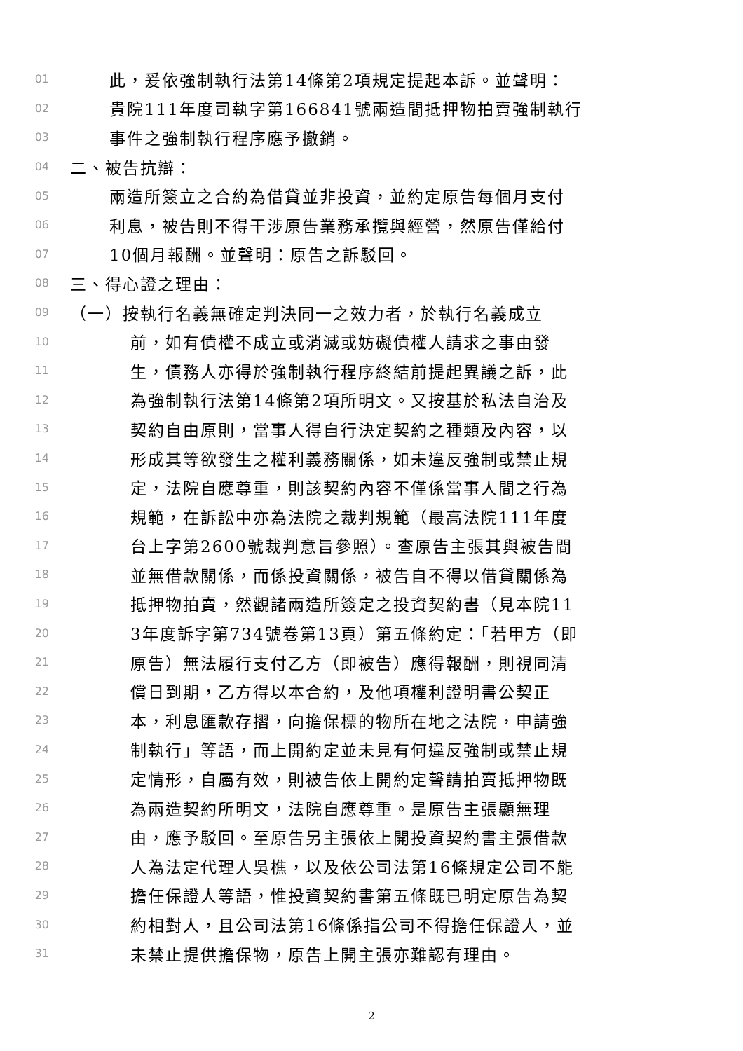01 此，爰依強制執行法第14條第2項規定提起本訴。並聲明：
02 貴院111年度司執字第166841號兩造間抵押物拍賣強制執行
03 事件之強制執行程序應予撤銷。
04 二、被告抗辯：
05 兩造所簽立之合約為借貸並非投資，並約定原告每個月支付
06 利息，被告則不得干涉原告業務承攬與經營，然原告僅給付
07 10個月報酬。並聲明：原告之訴駁回。
08 三、得心證之理由：
09 （一）按執行名義無確定判決同一之效力者，於執行名義成立
10 前，如有債權不成立或消滅或妨礙債權人請求之事由發
11 生，債務人亦得於強制執行程序終結前提起異議之訴，此
12 為強制執行法第14條第2項所明文。又按基於私法自治及
13 契約自由原則，當事人得自行決定契約之種類及內容，以
14 形成其等欲發生之權利義務關係，如未違反強制或禁止規
15 定，法院自應尊重，則該契約內容不僅係當事人間之行為
16 規範，在訴訟中亦為法院之裁判規範（最高法院111年度
17 台上字第2600號裁判意旨參照）。查原告主張其與被告間
18 並無借款關係，而係投資關係，被告自不得以借貸關係為
19 抵押物拍賣，然觀諸兩造所簽定之投資契約書（見本院11
20 3年度訴字第734號卷第13頁）第五條約定：「若甲方（即
21 原告）無法履行支付乙方（即被告）應得報酬，則視同清
22 償日到期，乙方得以本合約，及他項權利證明書公契正
23 本，利息匯款存摺，向擔保標的物所在地之法院，申請強
24 制執行」等語，而上開約定並未見有何違反強制或禁止規
25 定情形，自屬有效，則被告依上開約定聲請拍賣抵押物既
26 為兩造契約所明文，法院自應尊重。是原告主張顯無理
27 由，應予駁回。至原告另主張依上開投資契約書主張借款
28 人為法定代理人吳樵，以及依公司法第16條規定公司不能
29 擔任保證人等語，惟投資契約書第五條既已明定原告為契
30 約相對人，且公司法第16條係指公司不得擔任保證人，並
31 未禁止提供擔保物，原告上開主張亦難認有理由。
2